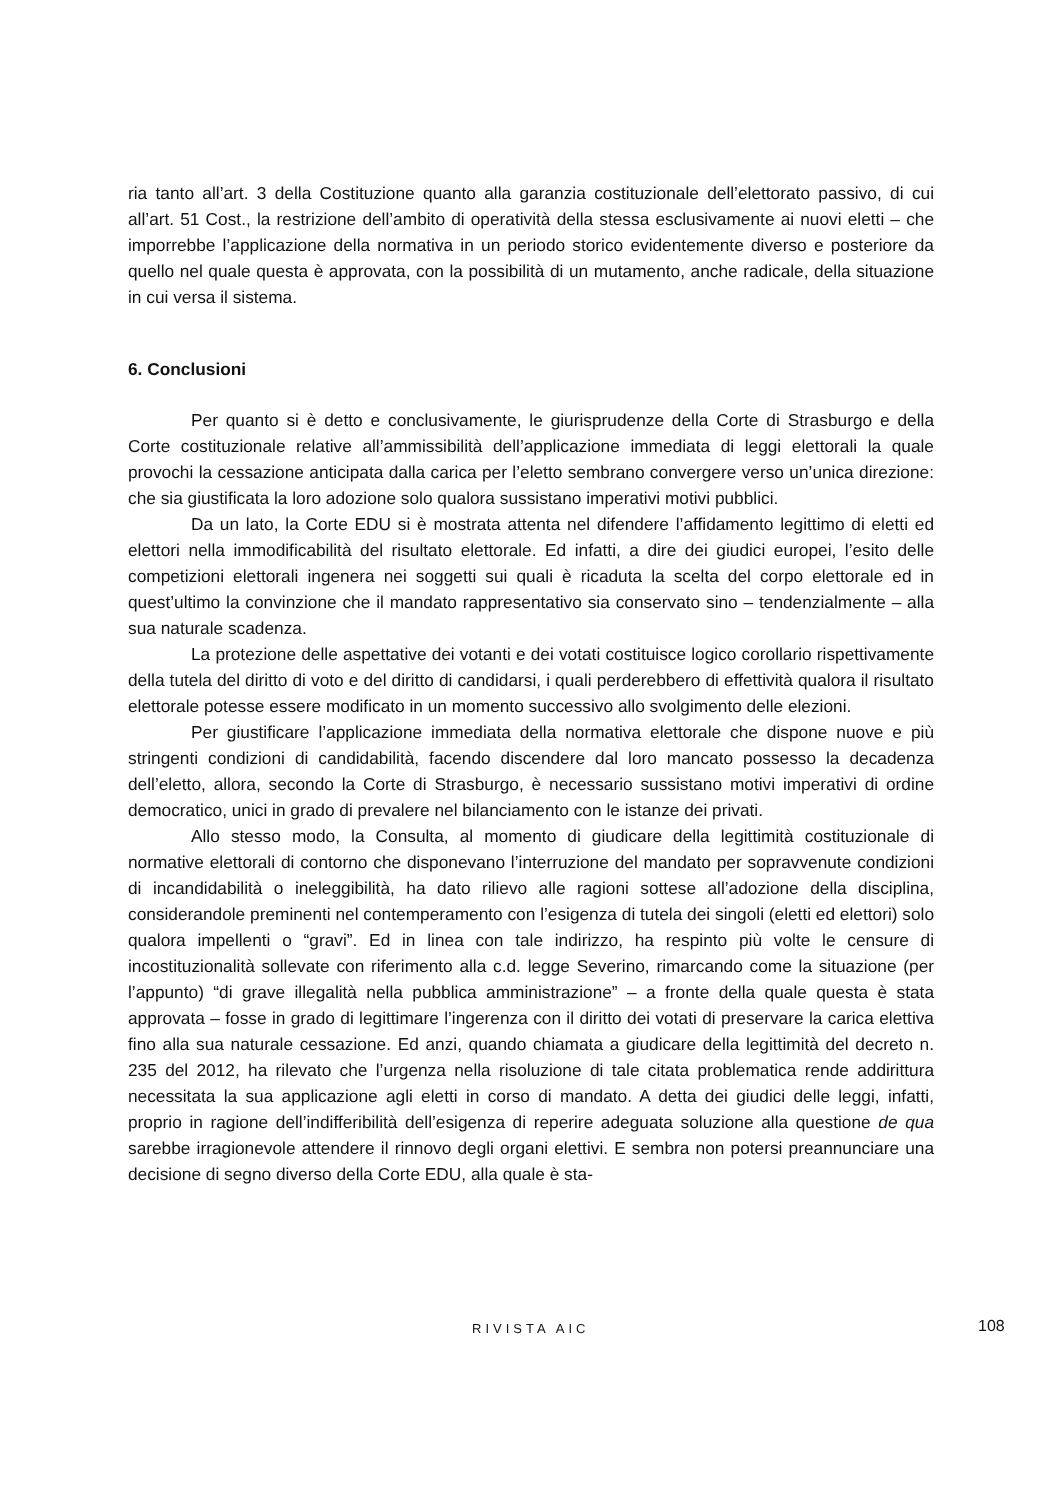ria tanto all’art. 3 della Costituzione quanto alla garanzia costituzionale dell’elettorato passivo, di cui all’art. 51 Cost., la restrizione dell’ambito di operatività della stessa esclusivamente ai nuovi eletti – che imporrebbe l’applicazione della normativa in un periodo storico evidentemente diverso e posteriore da quello nel quale questa è approvata, con la possibilità di un mutamento, anche radicale, della situazione in cui versa il sistema.
6. Conclusioni
Per quanto si è detto e conclusivamente, le giurisprudenze della Corte di Strasburgo e della Corte costituzionale relative all’ammissibilità dell’applicazione immediata di leggi elettorali la quale provochi la cessazione anticipata dalla carica per l’eletto sembrano convergere verso un’unica direzione: che sia giustificata la loro adozione solo qualora sussistano imperativi motivi pubblici.
Da un lato, la Corte EDU si è mostrata attenta nel difendere l’affidamento legittimo di eletti ed elettori nella immodificabilità del risultato elettorale. Ed infatti, a dire dei giudici europei, l’esito delle competizioni elettorali ingenera nei soggetti sui quali è ricaduta la scelta del corpo elettorale ed in quest’ultimo la convinzione che il mandato rappresentativo sia conservato sino – tendenzialmente – alla sua naturale scadenza.
La protezione delle aspettative dei votanti e dei votati costituisce logico corollario rispettivamente della tutela del diritto di voto e del diritto di candidarsi, i quali perderebbero di effettività qualora il risultato elettorale potesse essere modificato in un momento successivo allo svolgimento delle elezioni.
Per giustificare l’applicazione immediata della normativa elettorale che dispone nuove e più stringenti condizioni di candidabilità, facendo discendere dal loro mancato possesso la decadenza dell’eletto, allora, secondo la Corte di Strasburgo, è necessario sussistano motivi imperativi di ordine democratico, unici in grado di prevalere nel bilanciamento con le istanze dei privati.
Allo stesso modo, la Consulta, al momento di giudicare della legittimità costituzionale di normative elettorali di contorno che disponevano l’interruzione del mandato per sopravvenute condizioni di incandidabilità o ineleggibilità, ha dato rilievo alle ragioni sottese all’adozione della disciplina, considerandole preminenti nel contemperamento con l’esigenza di tutela dei singoli (eletti ed elettori) solo qualora impellenti o “gravi”. Ed in linea con tale indirizzo, ha respinto più volte le censure di incostituzionalità sollevate con riferimento alla c.d. legge Severino, rimarcando come la situazione (per l’appunto) “di grave illegalità nella pubblica amministrazione” – a fronte della quale questa è stata approvata – fosse in grado di legittimare l’ingerenza con il diritto dei votati di preservare la carica elettiva fino alla sua naturale cessazione. Ed anzi, quando chiamata a giudicare della legittimità del decreto n. 235 del 2012, ha rilevato che l’urgenza nella risoluzione di tale citata problematica rende addirittura necessitata la sua applicazione agli eletti in corso di mandato. A detta dei giudici delle leggi, infatti, proprio in ragione dell’indifferibilità dell’esigenza di reperire adeguata soluzione alla questione de qua sarebbe irragionevole attendere il rinnovo degli organi elettivi. E sembra non potersi preannunciare una decisione di segno diverso della Corte EDU, alla quale è sta-
RIVISTA AIC 108